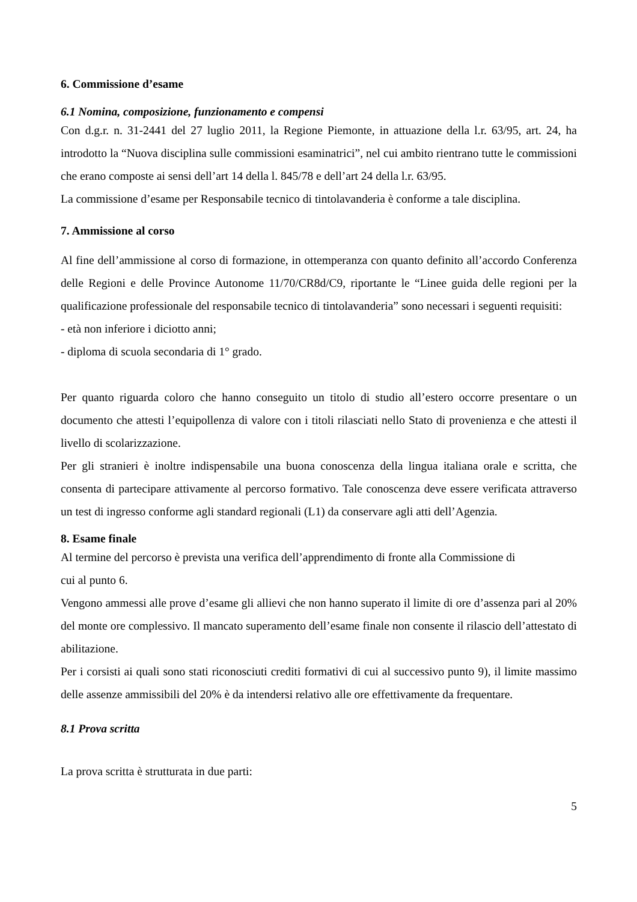6. Commissione d’esame
6.1 Nomina, composizione, funzionamento e compensi
Con d.g.r. n. 31-2441 del 27 luglio 2011, la Regione Piemonte, in attuazione della l.r. 63/95, art. 24, ha introdotto la “Nuova disciplina sulle commissioni esaminatrici”, nel cui ambito rientrano tutte le commissioni che erano composte ai sensi dell’art 14 della l. 845/78 e dell’art 24 della l.r. 63/95.
La commissione d’esame per Responsabile tecnico di tintolavanderia è conforme a tale disciplina.
7. Ammissione al corso
Al fine dell’ammissione al corso di formazione, in ottemperanza con quanto definito all’accordo Conferenza delle Regioni e delle Province Autonome 11/70/CR8d/C9, riportante le “Linee guida delle regioni per la qualificazione professionale del responsabile tecnico di tintolavanderia” sono necessari i seguenti requisiti:
- età non inferiore i diciotto anni;
- diploma di scuola secondaria di 1° grado.
Per quanto riguarda coloro che hanno conseguito un titolo di studio all’estero occorre presentare o un documento che attesti l’equipollenza di valore con i titoli rilasciati nello Stato di provenienza e che attesti il livello di scolarizzazione.
Per gli stranieri è inoltre indispensabile una buona conoscenza della lingua italiana orale e scritta, che consenta di partecipare attivamente al percorso formativo. Tale conoscenza deve essere verificata attraverso un test di ingresso conforme agli standard regionali (L1) da conservare agli atti dell’Agenzia.
8. Esame finale
Al termine del percorso è prevista una verifica dell’apprendimento di fronte alla Commissione di
cui al punto 6.
Vengono ammessi alle prove d’esame gli allievi che non hanno superato il limite di ore d’assenza pari al 20% del monte ore complessivo. Il mancato superamento dell’esame finale non consente il rilascio dell’attestato di abilitazione.
Per i corsisti ai quali sono stati riconosciuti crediti formativi di cui al successivo punto 9), il limite massimo delle assenze ammissibili del 20% è da intendersi relativo alle ore effettivamente da frequentare.
8.1 Prova scritta
La prova scritta è strutturata in due parti:
5